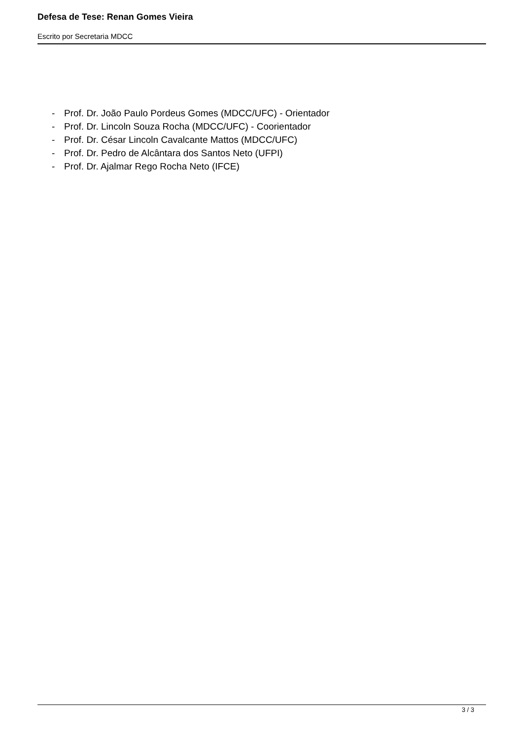Defesa de Tese: Renan Gomes Vieira
Escrito por Secretaria MDCC
- Prof. Dr. João Paulo Pordeus Gomes (MDCC/UFC) - Orientador
- Prof. Dr. Lincoln Souza Rocha (MDCC/UFC) - Coorientador
- Prof. Dr. César Lincoln Cavalcante Mattos (MDCC/UFC)
- Prof. Dr. Pedro de Alcântara dos Santos Neto (UFPI)
- Prof. Dr. Ajalmar Rego Rocha Neto (IFCE)
3 / 3